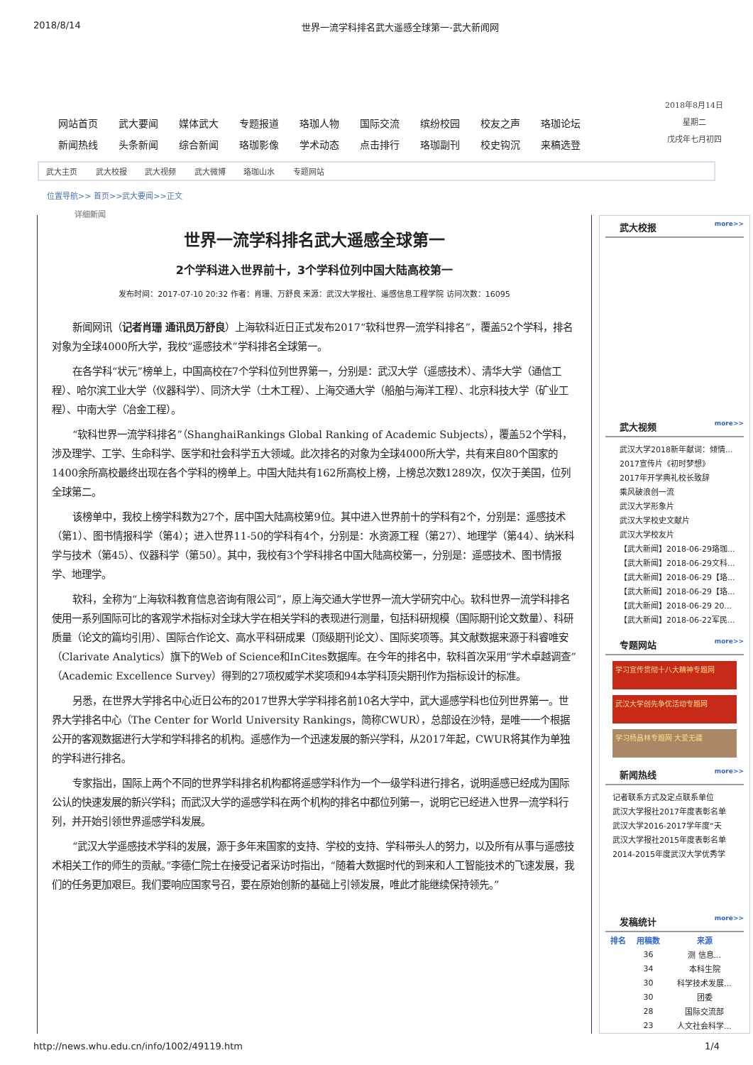2018/8/14 世界一流学科排名武大遥感全球第一-武大新闻网
| 网站首页 | 武大要闻 | 媒体武大 | 专题报道 | 珞珈人物 | 国际交流 | 缤纷校园 | 校友之声 | 珞珈论坛 |
| 新闻热线 | 头条新闻 | 综合新闻 | 珞珈影像 | 学术动态 | 点击排行 | 珞珈副刊 | 校史钩沉 | 来稿选登 |
2018年8月14日
星期二
戊戌年七月初四
武大主页 武大校报 武大视频 武大微博 珞珈山水 专题网站
位置导航>> 首页>>武大要闻>>正文
详细新闻
世界一流学科排名武大遥感全球第一
2个学科进入世界前十，3个学科位列中国大陆高校第一
发布时间：2017-07-10 20:32 作者：肖珊、万舒良 来源：武汉大学报社、遥感信息工程学院 访问次数：16095
新闻网讯（记者肖珊 通讯员万舒良）上海软科近日正式发布2017“软科世界一流学科排名”，覆盖52个学科，排名对象为全球4000所大学，我校“遥感技术”学科排名全球第一。
在各学科“状元”榜单上，中国高校在7个学科位列世界第一，分别是：武汉大学（遥感技术）、清华大学（通信工程）、哈尔滨工业大学（仪器科学）、同济大学（土木工程）、上海交通大学（船舶与海洋工程）、北京科技大学（矿业工程）、中南大学（冶金工程）。
“软科世界一流学科排名”（ShanghaiRankings Global Ranking of Academic Subjects），覆盖52个学科，涉及理学、工学、生命科学、医学和社会科学五大领域。此次排名的对象为全球4000所大学，共有来自80个国家的1400余所高校最终出现在各个学科的榜单上。中国大陆共有162所高校上榜，上榜总次数1289次，仅次于美国，位列全球第二。
该榜单中，我校上榜学科数为27个，居中国大陆高校第9位。其中进入世界前十的学科有2个，分别是：遥感技术（第1）、图书情报科学（第4）；进入世界11-50的学科有4个，分别是：水资源工程（第27）、地理学（第44）、纳米科学与技术（第45）、仪器科学（第50）。其中，我校有3个学科排名中国大陆高校第一，分别是：遥感技术、图书情报学、地理学。
软科，全称为“上海软科教育信息咨询有限公司”，原上海交通大学世界一流大学研究中心。软科世界一流学科排名使用一系列国际可比的客观学术指标对全球大学在相关学科的表现进行测量，包括科研规模（国际期刊论文数量）、科研质量（论文的篇均引用）、国际合作论文、高水平科研成果（顶级期刊论文）、国际奖项等。其文献数据来源于科睿唯安（Clarivate Analytics）旗下的Web of Science和InCites数据库。在今年的排名中，软科首次采用“学术卓越调查”（Academic Excellence Survey）得到的27项权威学术奖项和94本学科顶尖期刊作为指标设计的标准。
另悉，在世界大学排名中心近日公布的2017世界大学学科排名前10名大学中，武大遥感学科也位列世界第一。世界大学排名中心（The Center for World University Rankings，简称CWUR），总部设在沙特，是唯一一个根据公开的客观数据进行大学和学科排名的机构。遥感作为一个迅速发展的新兴学科，从2017年起，CWUR将其作为单独的学科进行排名。
专家指出，国际上两个不同的世界学科排名机构都将遥感学科作为一个一级学科进行排名，说明遥感已经成为国际公认的快速发展的新兴学科；而武汉大学的遥感学科在两个机构的排名中都位列第一，说明它已经进入世界一流学科行列，并开始引领世界遥感学科发展。
“武汉大学遥感技术学科的发展，源于多年来国家的支持、学校的支持、学科带头人的努力，以及所有从事与遥感技术相关工作的师生的贡献。”李德仁院士在接受记者采访时指出，“随着大数据时代的到来和人工智能技术的飞速发展，我们的任务更加艰巨。我们要响应国家号召，要在原始创新的基础上引领发展，唯此才能继续保持领先。”
武大校报 more>>
武大视频 more>>
武汉大学2018新年献词：倾情...
2017宣传片《初时梦想》
2017年开学典礼校长致辞
乘风破浪创一流
武汉大学形象片
武汉大学校史文献片
武汉大学校友片
【武大新闻】2018-06-29珞珈...
【武大新闻】2018-06-29文科...
【武大新闻】2018-06-29【珞...
【武大新闻】2018-06-29【珞...
【武大新闻】2018-06-29 20...
【武大新闻】2018-06-22军民...
专题网站 more>>
学习宣传贯彻十八大精神专题网
武汉大学创先争优活动专题网
学习杨昌林专题网 大爱无疆
新闻热线 more>>
记者联系方式及定点联系单位
武汉大学报社2017年度表彰名单
武汉大学2016-2017学年度“天
武汉大学报社2015年度表彰名单
2014-2015年度武汉大学优秀学
发稿统计 more>>
| 排名 | 用稿数 | 来源 |
| --- | --- | --- |
| | 36 | 测 信息... |
| | 34 | 本科生院 |
| | 30 | 科学技术发展... |
| | 30 | 团委 |
| | 28 | 国际交流部 |
| | 23 | 人文社会科学... |
http://news.whu.edu.cn/info/1002/49119.htm 1/4